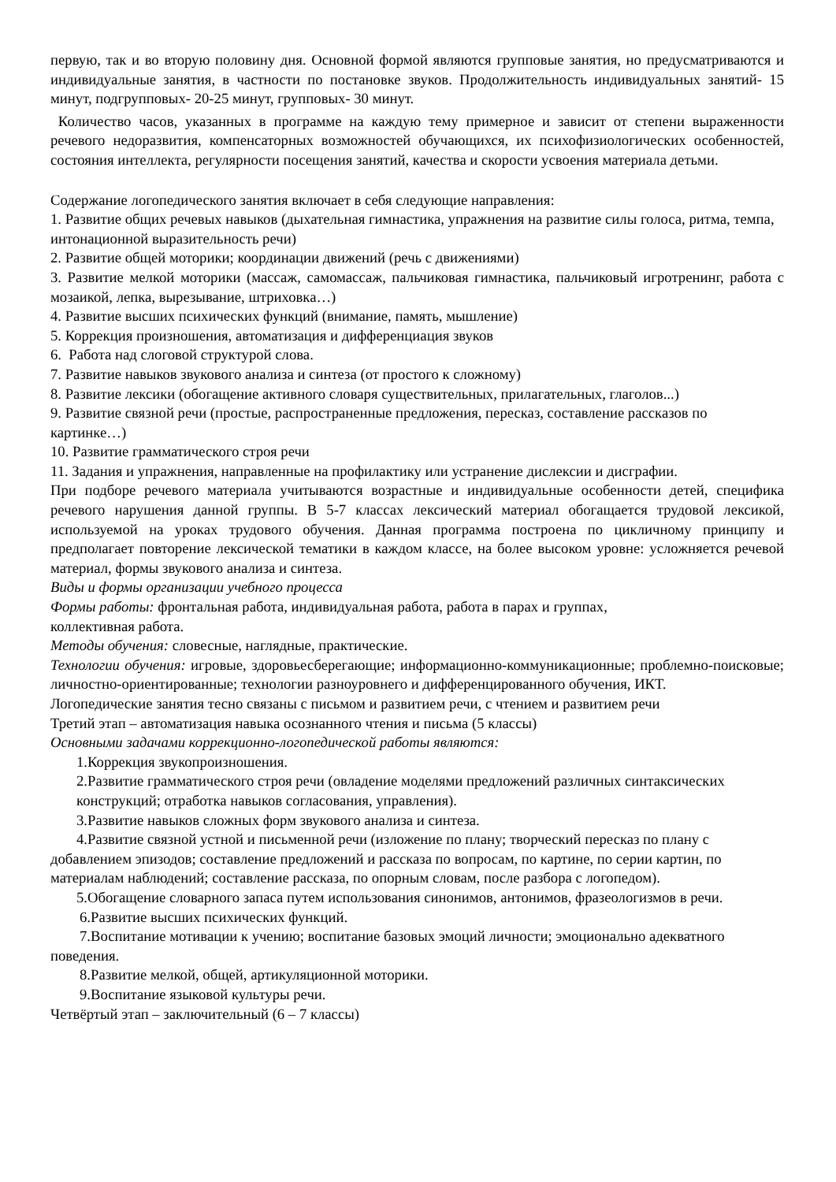первую, так и во вторую половину дня. Основной формой являются групповые занятия, но предусматриваются и индивидуальные занятия, в частности по постановке звуков. Продолжительность индивидуальных занятий- 15 минут, подгрупповых- 20-25 минут, групповых- 30 минут.
Количество часов, указанных в программе на каждую тему примерное и зависит от степени выраженности речевого недоразвития, компенсаторных возможностей обучающихся, их психофизиологических особенностей, состояния интеллекта, регулярности посещения занятий, качества и скорости усвоения материала детьми.
Содержание логопедического занятия включает в себя следующие направления:
1. Развитие общих речевых навыков (дыхательная гимнастика, упражнения на развитие силы голоса, ритма, темпа, интонационной выразительность речи)
2. Развитие общей моторики; координации движений (речь с движениями)
3. Развитие мелкой моторики (массаж, самомассаж, пальчиковая гимнастика, пальчиковый игротренинг, работа с мозаикой, лепка, вырезывание, штриховка…)
4. Развитие высших психических функций (внимание, память, мышление)
5. Коррекция произношения, автоматизация и дифференциация звуков
6. Работа над слоговой структурой слова.
7. Развитие навыков звукового анализа и синтеза (от простого к сложному)
8. Развитие лексики (обогащение активного словаря существительных, прилагательных, глаголов...)
9. Развитие связной речи (простые, распространенные предложения, пересказ, составление рассказов по картинке…)
10. Развитие грамматического строя речи
11. Задания и упражнения, направленные на профилактику или устранение дислексии и дисграфии.
При подборе речевого материала учитываются возрастные и индивидуальные особенности детей, специфика речевого нарушения данной группы. В 5-7 классах лексический материал обогащается трудовой лексикой, используемой на уроках трудового обучения. Данная программа построена по цикличному принципу и предполагает повторение лексической тематики в каждом классе, на более высоком уровне: усложняется речевой материал, формы звукового анализа и синтеза.
Виды и формы организации учебного процесса
Формы работы: фронтальная работа, индивидуальная работа, работа в парах и группах,
коллективная работа.
Методы обучения: словесные, наглядные, практические.
Технологии обучения: игровые, здоровьесберегающие; информационно-коммуникационные; проблемно-поисковые; личностно-ориентированные; технологии разноуровнего и дифференцированного обучения, ИКТ.
Логопедические занятия тесно связаны с письмом и развитием речи, с чтением и развитием речи
Третий этап – автоматизация навыка осознанного чтения и письма (5 классы)
Основными задачами коррекционно-логопедической работы являются:
1.Коррекция звукопроизношения.
2.Развитие грамматического строя речи (овладение моделями предложений различных синтаксических конструкций; отработка навыков согласования, управления).
3.Развитие навыков сложных форм звукового анализа и синтеза.
4.Развитие связной устной и письменной речи (изложение по плану; творческий пересказ по плану с добавлением эпизодов; составление предложений и рассказа по вопросам, по картине, по серии картин, по материалам наблюдений; составление рассказа, по опорным словам, после разбора с логопедом).
5.Обогащение словарного запаса путем использования синонимов, антонимов, фразеологизмов в речи.
6.Развитие высших психических функций.
7.Воспитание мотивации к учению; воспитание базовых эмоций личности; эмоционально адекватного поведения.
8.Развитие мелкой, общей, артикуляционной моторики.
9.Воспитание языковой культуры речи.
Четвёртый этап – заключительный (6 – 7 классы)